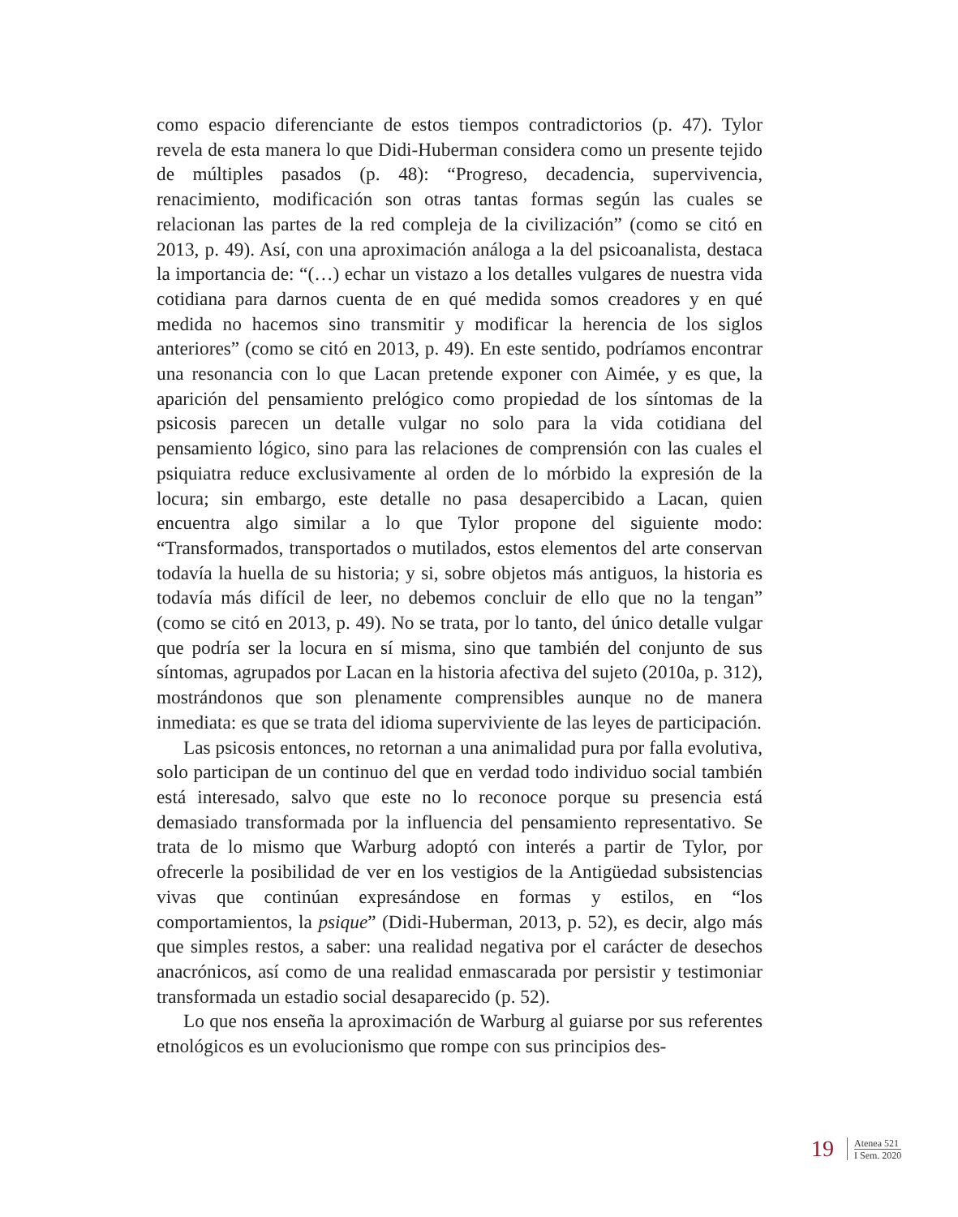como espacio diferenciante de estos tiempos contradictorios (p. 47). Tylor revela de esta manera lo que Didi-Huberman considera como un presente tejido de múltiples pasados (p. 48): “Progreso, decadencia, supervivencia, renacimiento, modificación son otras tantas formas según las cuales se relacionan las partes de la red compleja de la civilización” (como se citó en 2013, p. 49). Así, con una aproximación análoga a la del psicoanalista, destaca la importancia de: “(…) echar un vistazo a los detalles vulgares de nuestra vida cotidiana para darnos cuenta de en qué medida somos creadores y en qué medida no hacemos sino transmitir y modificar la herencia de los siglos anteriores” (como se citó en 2013, p. 49). En este sentido, podríamos encontrar una resonancia con lo que Lacan pretende exponer con Aimée, y es que, la aparición del pensamiento prelógico como propiedad de los síntomas de la psicosis parecen un detalle vulgar no solo para la vida cotidiana del pensamiento lógico, sino para las relaciones de comprensión con las cuales el psiquiatra reduce exclusivamente al orden de lo mórbido la expresión de la locura; sin embargo, este detalle no pasa desapercibido a Lacan, quien encuentra algo similar a lo que Tylor propone del siguiente modo: “Transformados, transportados o mutilados, estos elementos del arte conservan todavía la huella de su historia; y si, sobre objetos más antiguos, la historia es todavía más difícil de leer, no debemos concluir de ello que no la tengan” (como se citó en 2013, p. 49). No se trata, por lo tanto, del único detalle vulgar que podría ser la locura en sí misma, sino que también del conjunto de sus síntomas, agrupados por Lacan en la historia afectiva del sujeto (2010a, p. 312), mostrándonos que son plenamente comprensibles aunque no de manera inmediata: es que se trata del idioma superviviente de las leyes de participación.
Las psicosis entonces, no retornan a una animalidad pura por falla evolutiva, solo participan de un continuo del que en verdad todo individuo social también está interesado, salvo que este no lo reconoce porque su presencia está demasiado transformada por la influencia del pensamiento representativo. Se trata de lo mismo que Warburg adoptó con interés a partir de Tylor, por ofrecerle la posibilidad de ver en los vestigios de la Antigüedad subsistencias vivas que continúan expresándose en formas y estilos, en “los comportamientos, la psique” (Didi-Huberman, 2013, p. 52), es decir, algo más que simples restos, a saber: una realidad negativa por el carácter de desechos anacrónicos, así como de una realidad enmascarada por persistir y testimoniar transformada un estadio social desaparecido (p. 52).
Lo que nos enseña la aproximación de Warburg al guiarse por sus referentes etnológicos es un evolucionismo que rompe con sus principios des-
19
Atenea 521
I Sem. 2020